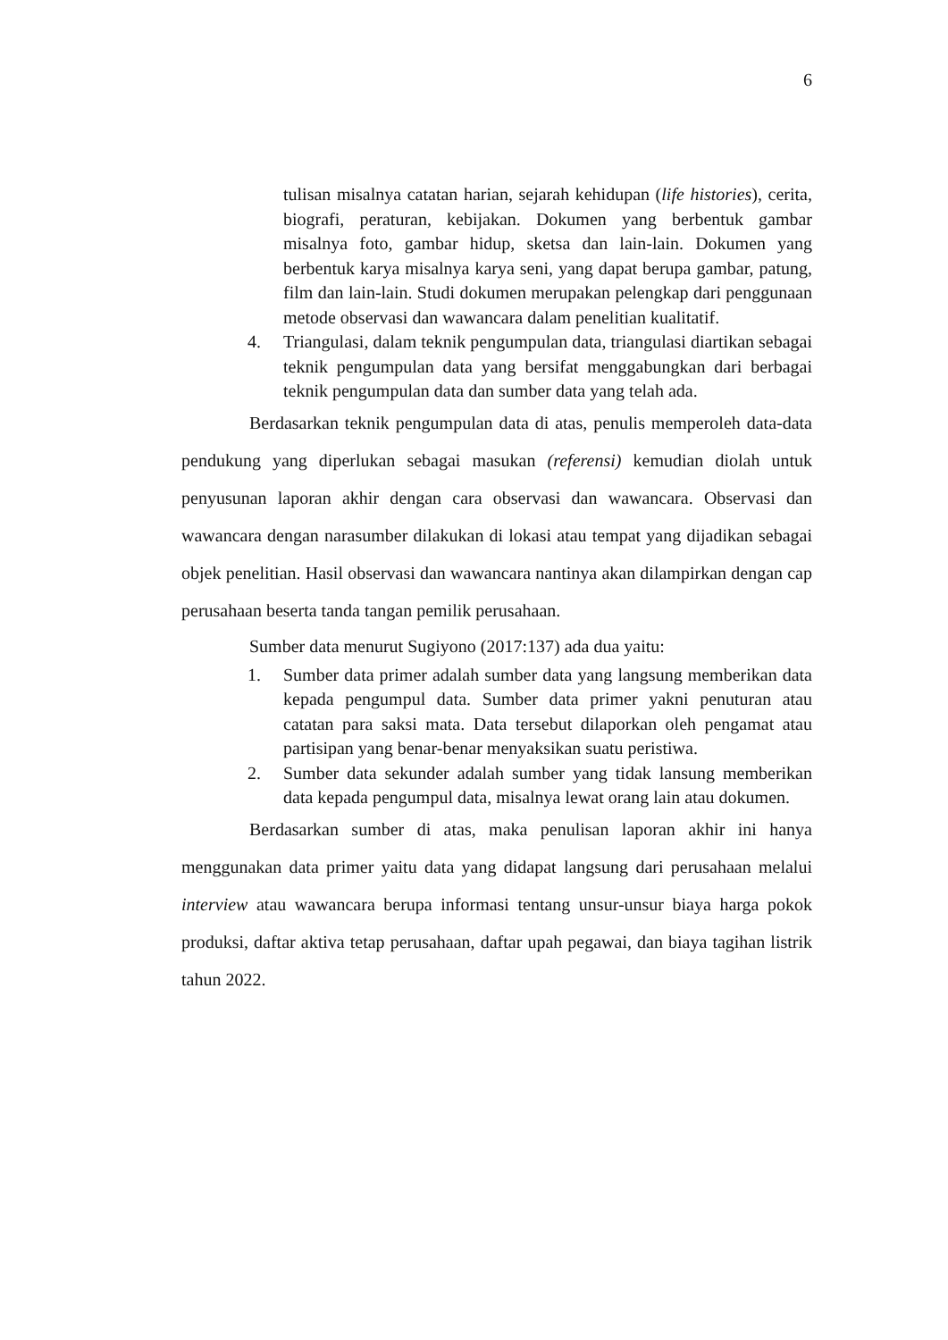6
tulisan misalnya catatan harian, sejarah kehidupan (life histories), cerita, biografi, peraturan, kebijakan. Dokumen yang berbentuk gambar misalnya foto, gambar hidup, sketsa dan lain-lain. Dokumen yang berbentuk karya misalnya karya seni, yang dapat berupa gambar, patung, film dan lain-lain. Studi dokumen merupakan pelengkap dari penggunaan metode observasi dan wawancara dalam penelitian kualitatif.
4. Triangulasi, dalam teknik pengumpulan data, triangulasi diartikan sebagai teknik pengumpulan data yang bersifat menggabungkan dari berbagai teknik pengumpulan data dan sumber data yang telah ada.
Berdasarkan teknik pengumpulan data di atas, penulis memperoleh data-data pendukung yang diperlukan sebagai masukan (referensi) kemudian diolah untuk penyusunan laporan akhir dengan cara observasi dan wawancara. Observasi dan wawancara dengan narasumber dilakukan di lokasi atau tempat yang dijadikan sebagai objek penelitian. Hasil observasi dan wawancara nantinya akan dilampirkan dengan cap perusahaan beserta tanda tangan pemilik perusahaan.
Sumber data menurut Sugiyono (2017:137) ada dua yaitu:
1. Sumber data primer adalah sumber data yang langsung memberikan data kepada pengumpul data. Sumber data primer yakni penuturan atau catatan para saksi mata. Data tersebut dilaporkan oleh pengamat atau partisipan yang benar-benar menyaksikan suatu peristiwa.
2. Sumber data sekunder adalah sumber yang tidak lansung memberikan data kepada pengumpul data, misalnya lewat orang lain atau dokumen.
Berdasarkan sumber di atas, maka penulisan laporan akhir ini hanya menggunakan data primer yaitu data yang didapat langsung dari perusahaan melalui interview atau wawancara berupa informasi tentang unsur-unsur biaya harga pokok produksi, daftar aktiva tetap perusahaan, daftar upah pegawai, dan biaya tagihan listrik tahun 2022.